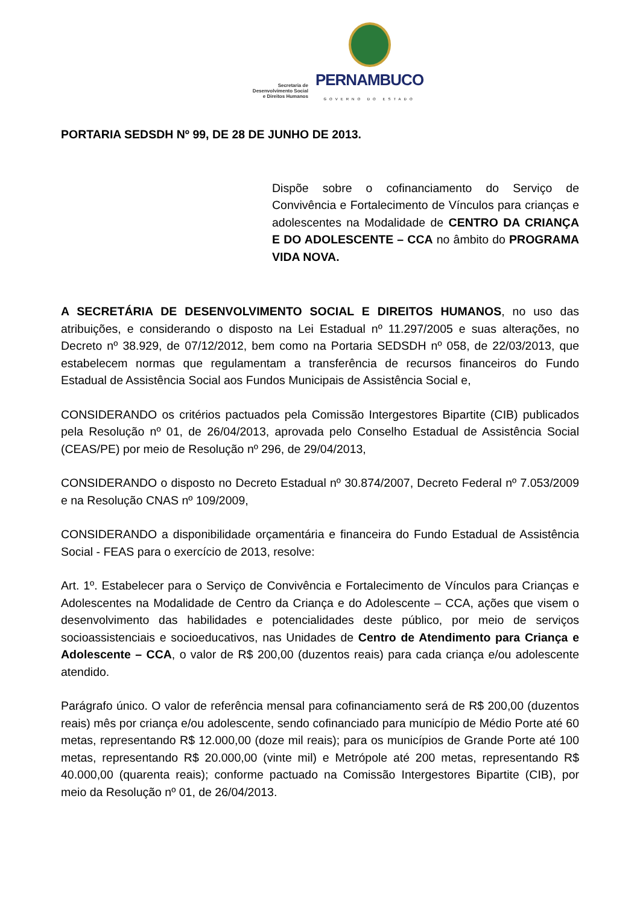Secretaria de
Desenvolvimento Social
e Direitos Humanos
PERNAMBUCO
GOVERNO DO ESTADO
PORTARIA SEDSDH Nº 99, DE 28 DE JUNHO DE 2013.
Dispõe sobre o cofinanciamento do Serviço de Convivência e Fortalecimento de Vínculos para crianças e adolescentes na Modalidade de CENTRO DA CRIANÇA E DO ADOLESCENTE – CCA no âmbito do PROGRAMA VIDA NOVA.
A SECRETÁRIA DE DESENVOLVIMENTO SOCIAL E DIREITOS HUMANOS, no uso das atribuições, e considerando o disposto na Lei Estadual nº 11.297/2005 e suas alterações, no Decreto nº 38.929, de 07/12/2012, bem como na Portaria SEDSDH nº 058, de 22/03/2013, que estabelecem normas que regulamentam a transferência de recursos financeiros do Fundo Estadual de Assistência Social aos Fundos Municipais de Assistência Social e,
CONSIDERANDO os critérios pactuados pela Comissão Intergestores Bipartite (CIB) publicados pela Resolução nº 01, de 26/04/2013, aprovada pelo Conselho Estadual de Assistência Social (CEAS/PE) por meio de Resolução nº 296, de 29/04/2013,
CONSIDERANDO o disposto no Decreto Estadual nº 30.874/2007, Decreto Federal nº 7.053/2009 e na Resolução CNAS nº 109/2009,
CONSIDERANDO a disponibilidade orçamentária e financeira do Fundo Estadual de Assistência Social - FEAS para o exercício de 2013, resolve:
Art. 1º. Estabelecer para o Serviço de Convivência e Fortalecimento de Vínculos para Crianças e Adolescentes na Modalidade de Centro da Criança e do Adolescente – CCA, ações que visem o desenvolvimento das habilidades e potencialidades deste público, por meio de serviços socioassistenciais e socioeducativos, nas Unidades de Centro de Atendimento para Criança e Adolescente – CCA, o valor de R$ 200,00 (duzentos reais) para cada criança e/ou adolescente atendido.
Parágrafo único. O valor de referência mensal para cofinanciamento será de R$ 200,00 (duzentos reais) mês por criança e/ou adolescente, sendo cofinanciado para município de Médio Porte até 60 metas, representando R$ 12.000,00 (doze mil reais); para os municípios de Grande Porte até 100 metas, representando R$ 20.000,00 (vinte mil) e Metrópole até 200 metas, representando R$ 40.000,00 (quarenta reais); conforme pactuado na Comissão Intergestores Bipartite (CIB), por meio da Resolução nº 01, de 26/04/2013.